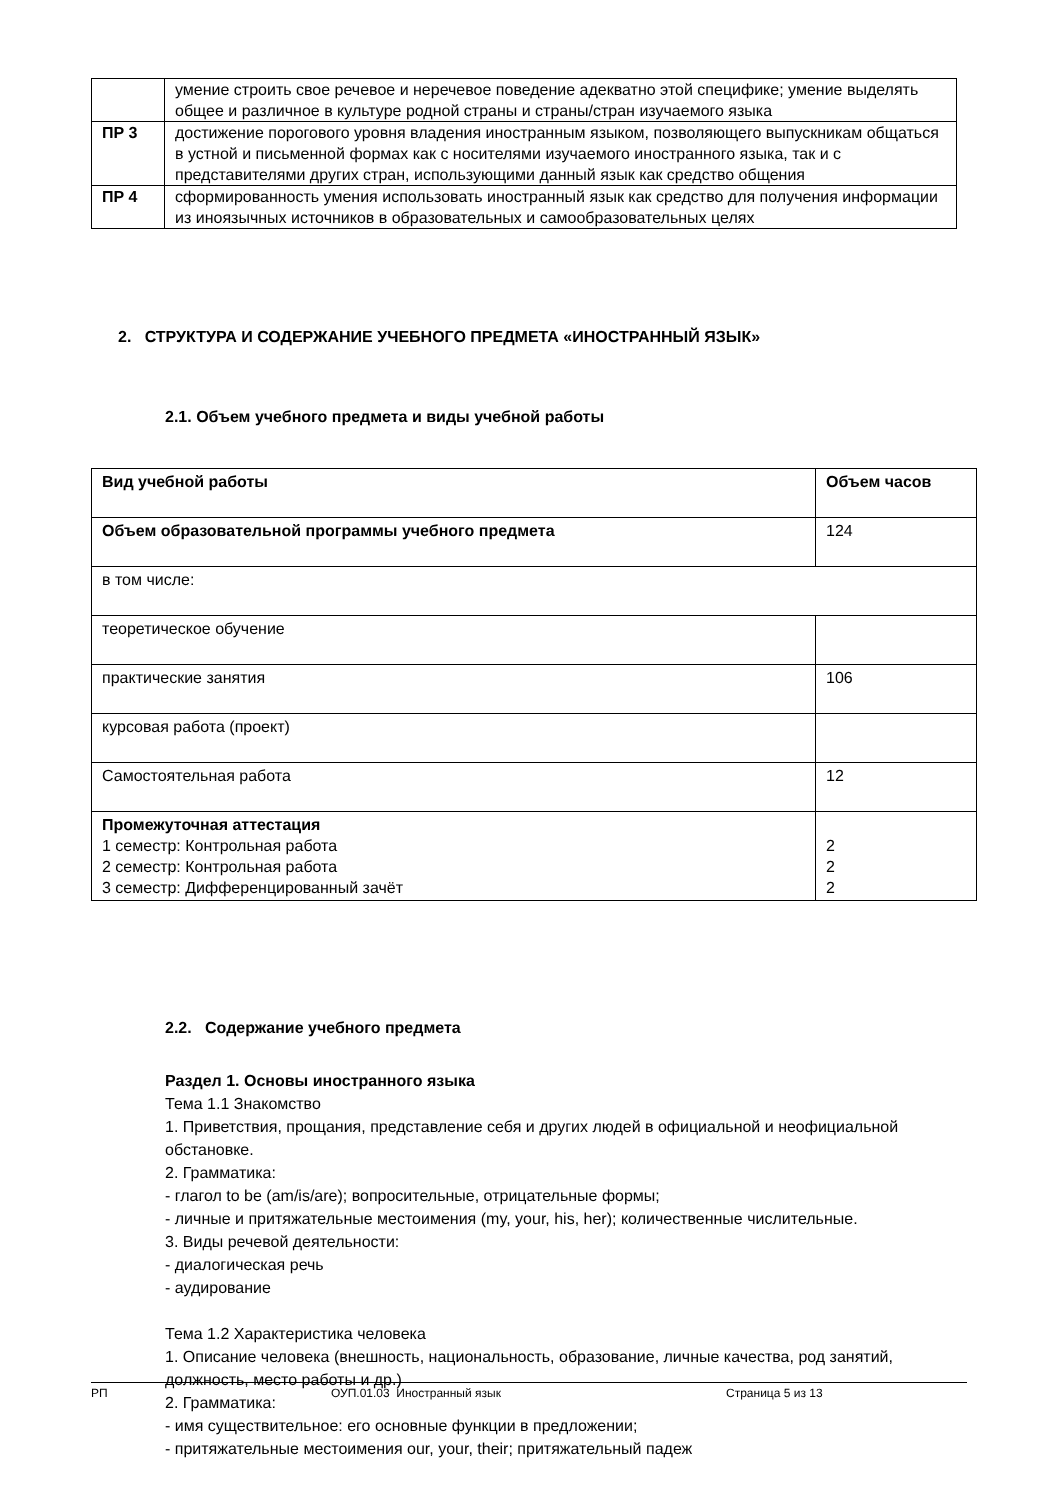| | умение строить свое речевое и неречевое поведение адекватно этой специфике; умение выделять общее и различное в культуре родной страны и страны/стран изучаемого языка |
| ПР 3 | достижение порогового уровня владения иностранным языком, позволяющего выпускникам общаться в устной и письменной формах как с носителями изучаемого иностранного языка, так и с представителями других стран, использующими данный язык как средство общения |
| ПР 4 | сформированность умения использовать иностранный язык как средство для получения информации из иноязычных источников в образовательных и самообразовательных целях |
2. СТРУКТУРА И СОДЕРЖАНИЕ УЧЕБНОГО ПРЕДМЕТА «ИНОСТРАННЫЙ ЯЗЫК»
2.1. Объем учебного предмета и виды учебной работы
| Вид учебной работы | Объем часов |
| --- | --- |
| Объем образовательной программы учебного предмета | 124 |
| в том числе: | |
| теоретическое обучение | |
| практические занятия | 106 |
| курсовая работа (проект) | |
| Самостоятельная работа | 12 |
| Промежуточная аттестация 1 семестр: Контрольная работа 2 семестр: Контрольная работа 3 семестр: Дифференцированный зачёт | 2 2 2 |
2.2. Содержание учебного предмета
Раздел 1. Основы иностранного языка
Тема 1.1 Знакомство
1. Приветствия, прощания, представление себя и других людей в официальной и неофициальной обстановке.
2. Грамматика:
- глагол to be (am/is/are); вопросительные, отрицательные формы;
- личные и притяжательные местоимения (my, your, his, her); количественные числительные.
3. Виды речевой деятельности:
- диалогическая речь
- аудирование
Тема 1.2 Характеристика человека
1. Описание человека (внешность, национальность, образование, личные качества, род занятий, должность, место работы и др.)
2. Грамматика:
- имя существительное: его основные функции в предложении;
- притяжательные местоимения our, your, their; притяжательный падеж
РП ОУП.01.03 Иностранный язык Страница 5 из 13